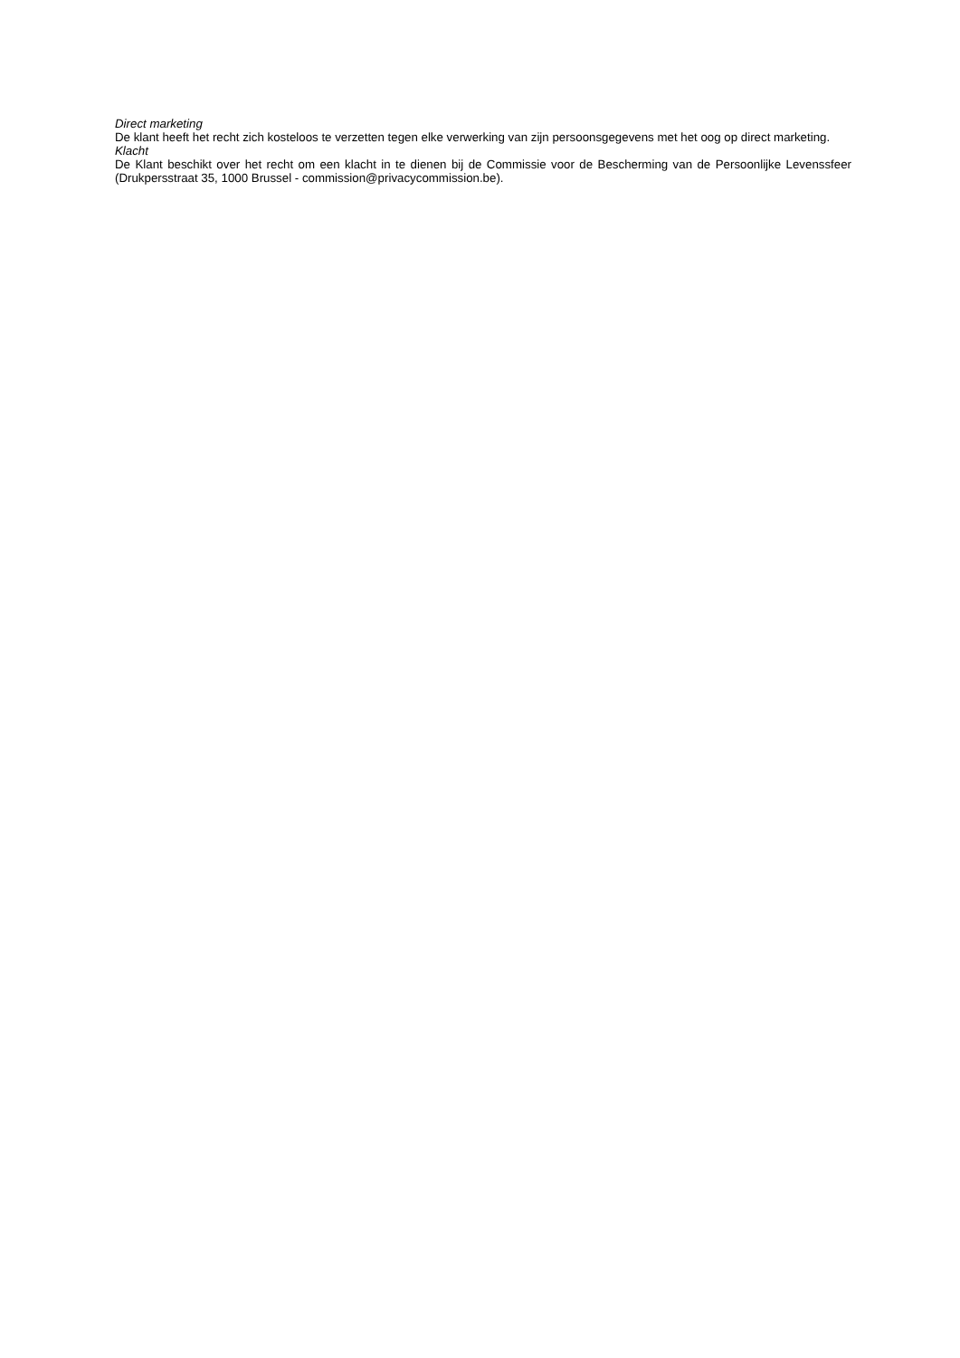Direct marketing
De klant heeft het recht zich kosteloos te verzetten tegen elke verwerking van zijn persoonsgegevens met het oog op direct marketing.
Klacht
De Klant beschikt over het recht om een klacht in te dienen bij de Commissie voor de Bescherming van de Persoonlijke Levenssfeer (Drukpersstraat 35, 1000 Brussel - commission@privacycommission.be).